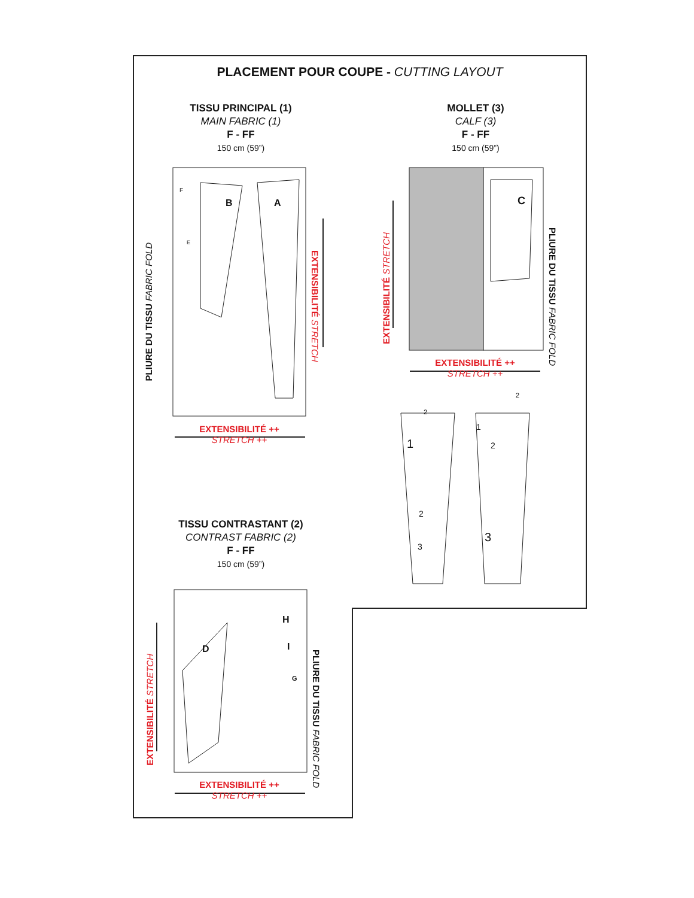PLACEMENT POUR COUPE - CUTTING LAYOUT
TISSU PRINCIPAL (1)
MAIN FABRIC (1)
F - FF
150 cm (59”)
MOLLET (3)
CALF (3)
F - FF
150 cm (59”)
TISSU CONTRASTANT (2)
CONTRAST FABRIC (2)
F - FF
150 cm (59”)
F
B A
E
C
H
I
G
D
PLIURE DU TISSU FABRIC FOLD
EXTENSIBILITÉ STRETCH
EXTENSIBILITÉ STRETCH
PLIURE DU TISSU FABRIC FOLD
EXTENSIBILITÉ STRETCH
PLIURE DU TISSU FABRIC FOLD
EXTENSIBILITÉ ++
STRETCH ++
EXTENSIBILITÉ ++
STRETCH ++
EXTENSIBILITÉ ++
STRETCH ++
2
2
1
2
3
1
2
3